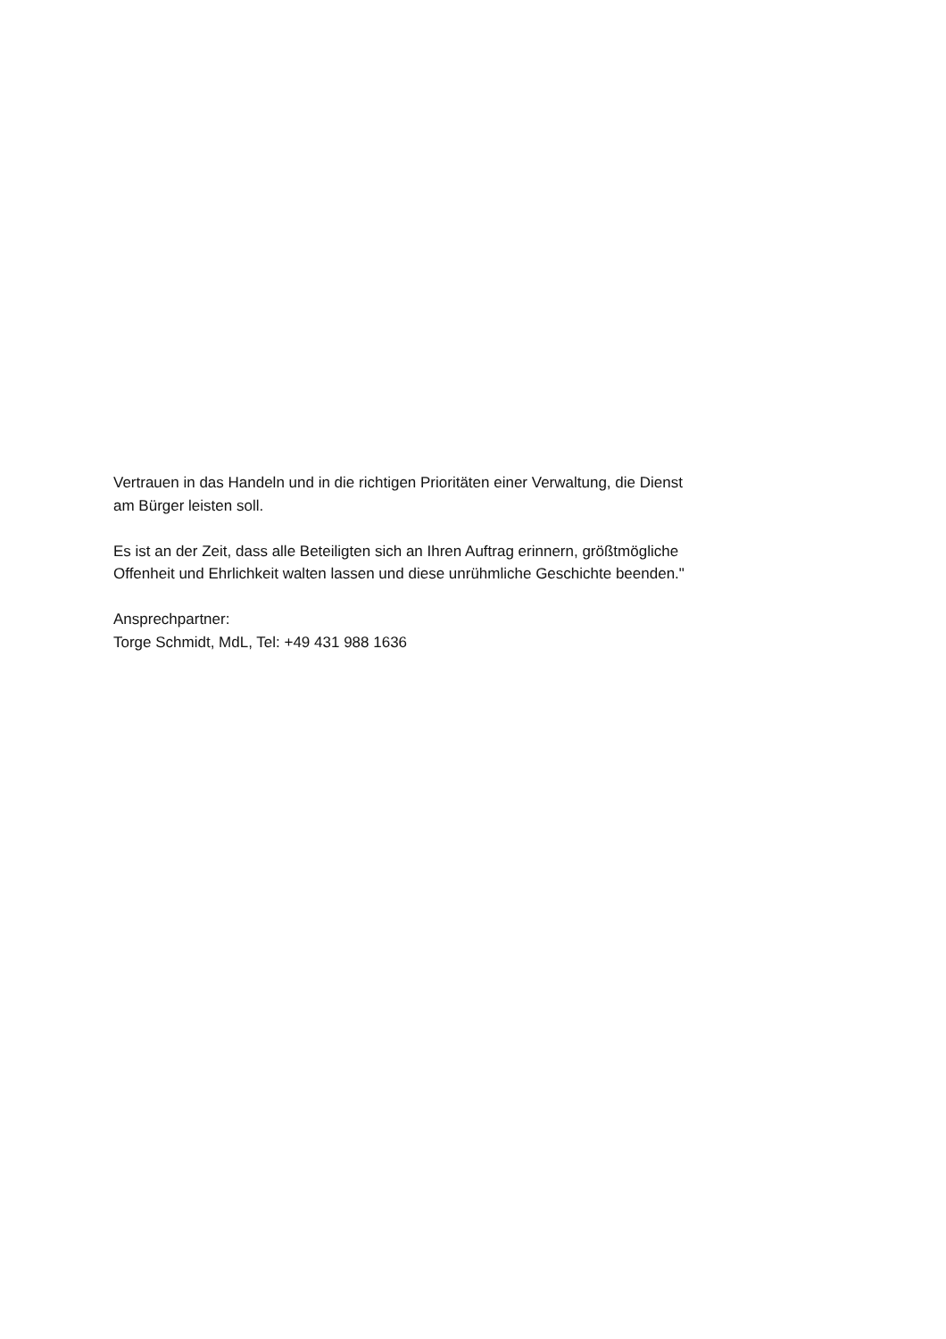Vertrauen in das Handeln und in die richtigen Prioritäten einer Verwaltung, die Dienst am Bürger leisten soll.
Es ist an der Zeit, dass alle Beteiligten sich an Ihren Auftrag erinnern, größtmögliche Offenheit und Ehrlichkeit walten lassen und diese unrühmliche Geschichte beenden."
Ansprechpartner:
Torge Schmidt, MdL, Tel: +49 431 988 1636